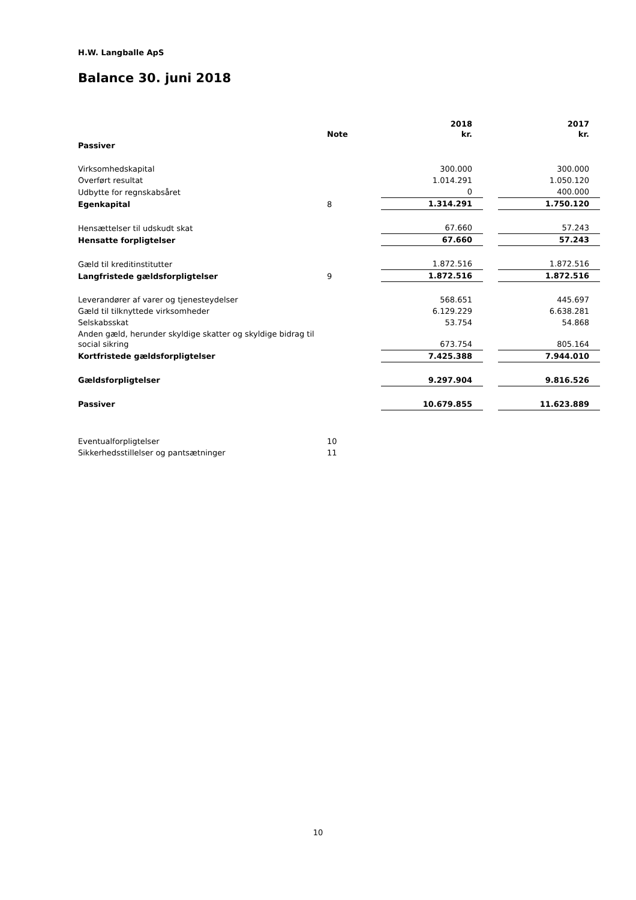H.W. Langballe ApS
Balance 30. juni 2018
| | Note | 2018 kr. | | 2017 kr. |
| --- | --- | --- | --- | --- |
| Passiver | | | | |
| Virksomhedskapital | | 300.000 | | 300.000 |
| Overført resultat | | 1.014.291 | | 1.050.120 |
| Udbytte for regnskabsåret | | 0 | | 400.000 |
| Egenkapital | 8 | 1.314.291 | | 1.750.120 |
| Hensættelser til udskudt skat | | 67.660 | | 57.243 |
| Hensatte forpligtelser | | 67.660 | | 57.243 |
| Gæld til kreditinstitutter | | 1.872.516 | | 1.872.516 |
| Langfristede gældsforpligtelser | 9 | 1.872.516 | | 1.872.516 |
| Leverandører af varer og tjenesteydelser | | 568.651 | | 445.697 |
| Gæld til tilknyttede virksomheder | | 6.129.229 | | 6.638.281 |
| Selskabsskat | | 53.754 | | 54.868 |
| Anden gæld, herunder skyldige skatter og skyldige bidrag til social sikring | | 673.754 | | 805.164 |
| Kortfristede gældsforpligtelser | | 7.425.388 | | 7.944.010 |
| Gældsforpligtelser | | 9.297.904 | | 9.816.526 |
| Passiver | | 10.679.855 | | 11.623.889 |
| Eventualforpligtelser | 10 | | | |
| Sikkerhedsstillelser og pantsætninger | 11 | | | |
10